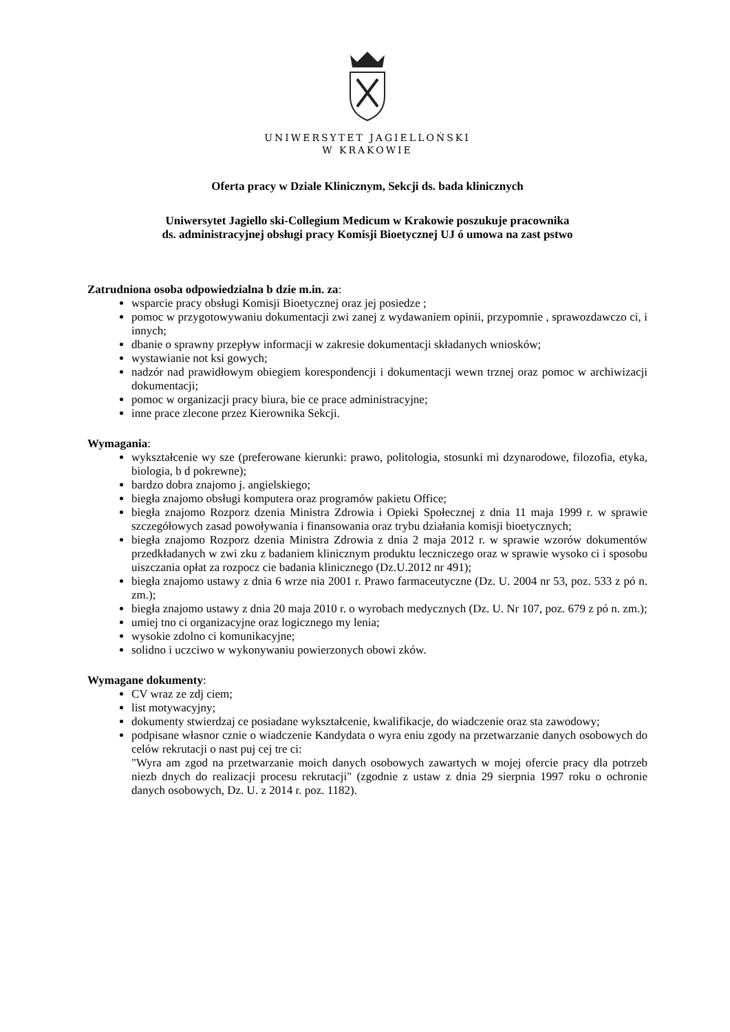UNIWERSYTET JAGIELLOŃSKI
W KRAKOWIE
Oferta pracy w Dziale Klinicznym, Sekcji ds. bada klinicznych
Uniwersytet Jagiello ski-Collegium Medicum w Krakowie poszukuje pracownika
ds. administracyjnej obsługi pracy Komisji Bioetycznej UJ ó umowa na zast pstwo
Zatrudniona osoba odpowiedzialna b dzie m.in. za:
wsparcie pracy obsługi Komisji Bioetycznej oraz jej posiedze ;
pomoc w przygotowywaniu dokumentacji zwi zanej z wydawaniem opinii, przypomnie , sprawozdawczo ci, i innych;
dbanie o sprawny przepływ informacji w zakresie dokumentacji składanych wniosków;
wystawianie not ksi gowych;
nadzór nad prawidłowym obiegiem korespondencji i dokumentacji wewn trznej oraz pomoc w archiwizacji dokumentacji;
pomoc w organizacji pracy biura, bie ce prace administracyjne;
inne prace zlecone przez Kierownika Sekcji.
Wymagania:
wykształcenie wy sze (preferowane kierunki: prawo, politologia, stosunki mi dzynarodowe, filozofia, etyka, biologia, b d pokrewne);
bardzo dobra znajomo j. angielskiego;
biegła znajomo obsługi komputera oraz programów pakietu Office;
biegła znajomo Rozporz dzenia Ministra Zdrowia i Opieki Społecznej z dnia 11 maja 1999 r. w sprawie szczegółowych zasad powoływania i finansowania oraz trybu działania komisji bioetycznych;
biegła znajomo Rozporz dzenia Ministra Zdrowia z dnia 2 maja 2012 r. w sprawie wzorów dokumentów przedkładanych w zwi zku z badaniem klinicznym produktu leczniczego oraz w sprawie wysoko ci i sposobu uiszczania opłat za rozpocz cie badania klinicznego (Dz.U.2012 nr 491);
biegła znajomo ustawy z dnia 6 wrze nia 2001 r. Prawo farmaceutyczne (Dz. U. 2004 nr 53, poz. 533 z pó n. zm.);
biegła znajomo ustawy z dnia 20 maja 2010 r. o wyrobach medycznych (Dz. U. Nr 107, poz. 679 z pó n. zm.);
umiej tno ci organizacyjne oraz logicznego my lenia;
wysokie zdolno ci komunikacyjne;
solidno i uczciwo w wykonywaniu powierzonych obowi zków.
Wymagane dokumenty:
CV wraz ze zdj ciem;
list motywacyjny;
dokumenty stwierdzaj ce posiadane wykształcenie, kwalifikacje, do wiadczenie oraz sta zawodowy;
podpisane własnor cznie o wiadczenie Kandydata o wyra eniu zgody na przetwarzanie danych osobowych do celów rekrutacji o nast puj cej tre ci:
"Wyra am zgod na przetwarzanie moich danych osobowych zawartych w mojej ofercie pracy dla potrzeb niezb dnych do realizacji procesu rekrutacji" (zgodnie z ustaw z dnia 29 sierpnia 1997 roku o ochronie danych osobowych, Dz. U. z 2014 r. poz. 1182).